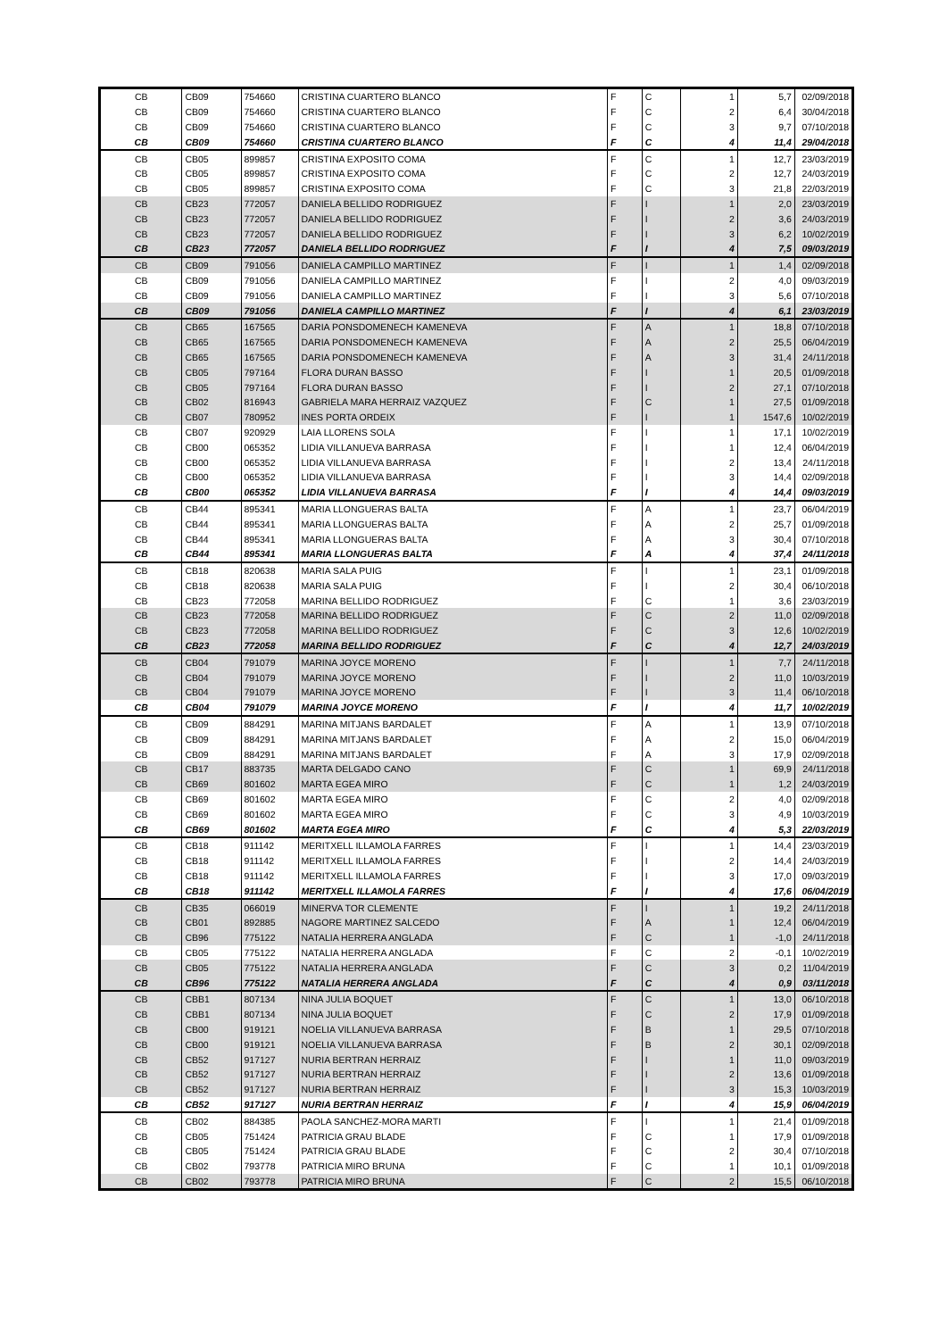| CB | CB09 | 754660 | CRISTINA CUARTERO BLANCO | F | C | 1 | 5,7 | 02/09/2018 |
| CB | CB09 | 754660 | CRISTINA CUARTERO BLANCO | F | C | 2 | 6,4 | 30/04/2018 |
| CB | CB09 | 754660 | CRISTINA CUARTERO BLANCO | F | C | 3 | 9,7 | 07/10/2018 |
| CB | CB09 | 754660 | CRISTINA CUARTERO BLANCO | F | C | 4 | 11,4 | 29/04/2018 |
| CB | CB05 | 899857 | CRISTINA EXPOSITO COMA | F | C | 1 | 12,7 | 23/03/2019 |
| CB | CB05 | 899857 | CRISTINA EXPOSITO COMA | F | C | 2 | 12,7 | 24/03/2019 |
| CB | CB05 | 899857 | CRISTINA EXPOSITO COMA | F | C | 3 | 21,8 | 22/03/2019 |
| CB | CB23 | 772057 | DANIELA BELLIDO RODRIGUEZ | F | I | 1 | 2,0 | 23/03/2019 |
| CB | CB23 | 772057 | DANIELA BELLIDO RODRIGUEZ | F | I | 2 | 3,6 | 24/03/2019 |
| CB | CB23 | 772057 | DANIELA BELLIDO RODRIGUEZ | F | I | 3 | 6,2 | 10/02/2019 |
| CB | CB23 | 772057 | DANIELA BELLIDO RODRIGUEZ | F | I | 4 | 7,5 | 09/03/2019 |
| CB | CB09 | 791056 | DANIELA CAMPILLO MARTINEZ | F | I | 1 | 1,4 | 02/09/2018 |
| CB | CB09 | 791056 | DANIELA CAMPILLO MARTINEZ | F | I | 2 | 4,0 | 09/03/2019 |
| CB | CB09 | 791056 | DANIELA CAMPILLO MARTINEZ | F | I | 3 | 5,6 | 07/10/2018 |
| CB | CB09 | 791056 | DANIELA CAMPILLO MARTINEZ | F | I | 4 | 6,1 | 23/03/2019 |
| CB | CB65 | 167565 | DARIA PONSDOMENECH KAMENEVA | F | A | 1 | 18,8 | 07/10/2018 |
| CB | CB65 | 167565 | DARIA PONSDOMENECH KAMENEVA | F | A | 2 | 25,5 | 06/04/2019 |
| CB | CB65 | 167565 | DARIA PONSDOMENECH KAMENEVA | F | A | 3 | 31,4 | 24/11/2018 |
| CB | CB05 | 797164 | FLORA DURAN BASSO | F | I | 1 | 20,5 | 01/09/2018 |
| CB | CB05 | 797164 | FLORA DURAN BASSO | F | I | 2 | 27,1 | 07/10/2018 |
| CB | CB02 | 816943 | GABRIELA MARA HERRAIZ VAZQUEZ | F | C | 1 | 27,5 | 01/09/2018 |
| CB | CB07 | 780952 | INES PORTA ORDEIX | F | I | 1 | 1547,6 | 10/02/2019 |
| CB | CB07 | 920929 | LAIA LLORENS SOLA | F | I | 1 | 17,1 | 10/02/2019 |
| CB | CB00 | 065352 | LIDIA VILLANUEVA BARRASA | F | I | 1 | 12,4 | 06/04/2019 |
| CB | CB00 | 065352 | LIDIA VILLANUEVA BARRASA | F | I | 2 | 13,4 | 24/11/2018 |
| CB | CB00 | 065352 | LIDIA VILLANUEVA BARRASA | F | I | 3 | 14,4 | 02/09/2018 |
| CB | CB00 | 065352 | LIDIA VILLANUEVA BARRASA | F | I | 4 | 14,4 | 09/03/2019 |
| CB | CB44 | 895341 | MARIA LLONGUERAS BALTA | F | A | 1 | 23,7 | 06/04/2019 |
| CB | CB44 | 895341 | MARIA LLONGUERAS BALTA | F | A | 2 | 25,7 | 01/09/2018 |
| CB | CB44 | 895341 | MARIA LLONGUERAS BALTA | F | A | 3 | 30,4 | 07/10/2018 |
| CB | CB44 | 895341 | MARIA LLONGUERAS BALTA | F | A | 4 | 37,4 | 24/11/2018 |
| CB | CB18 | 820638 | MARIA SALA PUIG | F | I | 1 | 23,1 | 01/09/2018 |
| CB | CB18 | 820638 | MARIA SALA PUIG | F | I | 2 | 30,4 | 06/10/2018 |
| CB | CB23 | 772058 | MARINA BELLIDO RODRIGUEZ | F | C | 1 | 3,6 | 23/03/2019 |
| CB | CB23 | 772058 | MARINA BELLIDO RODRIGUEZ | F | C | 2 | 11,0 | 02/09/2018 |
| CB | CB23 | 772058 | MARINA BELLIDO RODRIGUEZ | F | C | 3 | 12,6 | 10/02/2019 |
| CB | CB23 | 772058 | MARINA BELLIDO RODRIGUEZ | F | C | 4 | 12,7 | 24/03/2019 |
| CB | CB04 | 791079 | MARINA JOYCE MORENO | F | I | 1 | 7,7 | 24/11/2018 |
| CB | CB04 | 791079 | MARINA JOYCE MORENO | F | I | 2 | 11,0 | 10/03/2019 |
| CB | CB04 | 791079 | MARINA JOYCE MORENO | F | I | 3 | 11,4 | 06/10/2018 |
| CB | CB04 | 791079 | MARINA JOYCE MORENO | F | I | 4 | 11,7 | 10/02/2019 |
| CB | CB09 | 884291 | MARINA MITJANS BARDALET | F | A | 1 | 13,9 | 07/10/2018 |
| CB | CB09 | 884291 | MARINA MITJANS BARDALET | F | A | 2 | 15,0 | 06/04/2019 |
| CB | CB09 | 884291 | MARINA MITJANS BARDALET | F | A | 3 | 17,9 | 02/09/2018 |
| CB | CB17 | 883735 | MARTA DELGADO CANO | F | C | 1 | 69,9 | 24/11/2018 |
| CB | CB69 | 801602 | MARTA EGEA MIRO | F | C | 1 | 1,2 | 24/03/2019 |
| CB | CB69 | 801602 | MARTA EGEA MIRO | F | C | 2 | 4,0 | 02/09/2018 |
| CB | CB69 | 801602 | MARTA EGEA MIRO | F | C | 3 | 4,9 | 10/03/2019 |
| CB | CB69 | 801602 | MARTA EGEA MIRO | F | C | 4 | 5,3 | 22/03/2019 |
| CB | CB18 | 911142 | MERITXELL ILLAMOLA FARRES | F | I | 1 | 14,4 | 23/03/2019 |
| CB | CB18 | 911142 | MERITXELL ILLAMOLA FARRES | F | I | 2 | 14,4 | 24/03/2019 |
| CB | CB18 | 911142 | MERITXELL ILLAMOLA FARRES | F | I | 3 | 17,0 | 09/03/2019 |
| CB | CB18 | 911142 | MERITXELL ILLAMOLA FARRES | F | I | 4 | 17,6 | 06/04/2019 |
| CB | CB35 | 066019 | MINERVA TOR CLEMENTE | F | I | 1 | 19,2 | 24/11/2018 |
| CB | CB01 | 892885 | NAGORE MARTINEZ SALCEDO | F | A | 1 | 12,4 | 06/04/2019 |
| CB | CB96 | 775122 | NATALIA HERRERA ANGLADA | F | C | 1 | -1,0 | 24/11/2018 |
| CB | CB05 | 775122 | NATALIA HERRERA ANGLADA | F | C | 2 | -0,1 | 10/02/2019 |
| CB | CB05 | 775122 | NATALIA HERRERA ANGLADA | F | C | 3 | 0,2 | 11/04/2019 |
| CB | CB96 | 775122 | NATALIA HERRERA ANGLADA | F | C | 4 | 0,9 | 03/11/2018 |
| CB | CBB1 | 807134 | NINA JULIA BOQUET | F | C | 1 | 13,0 | 06/10/2018 |
| CB | CBB1 | 807134 | NINA JULIA BOQUET | F | C | 2 | 17,9 | 01/09/2018 |
| CB | CB00 | 919121 | NOELIA VILLANUEVA BARRASA | F | B | 1 | 29,5 | 07/10/2018 |
| CB | CB00 | 919121 | NOELIA VILLANUEVA BARRASA | F | B | 2 | 30,1 | 02/09/2018 |
| CB | CB52 | 917127 | NURIA BERTRAN HERRAIZ | F | I | 1 | 11,0 | 09/03/2019 |
| CB | CB52 | 917127 | NURIA BERTRAN HERRAIZ | F | I | 2 | 13,6 | 01/09/2018 |
| CB | CB52 | 917127 | NURIA BERTRAN HERRAIZ | F | I | 3 | 15,3 | 10/03/2019 |
| CB | CB52 | 917127 | NURIA BERTRAN HERRAIZ | F | I | 4 | 15,9 | 06/04/2019 |
| CB | CB02 | 884385 | PAOLA SANCHEZ-MORA MARTI | F | I | 1 | 21,4 | 01/09/2018 |
| CB | CB05 | 751424 | PATRICIA GRAU BLADE | F | C | 1 | 17,9 | 01/09/2018 |
| CB | CB05 | 751424 | PATRICIA GRAU BLADE | F | C | 2 | 30,4 | 07/10/2018 |
| CB | CB02 | 793778 | PATRICIA MIRO BRUNA | F | C | 1 | 10,1 | 01/09/2018 |
| CB | CB02 | 793778 | PATRICIA MIRO BRUNA | F | C | 2 | 15,5 | 06/10/2018 |